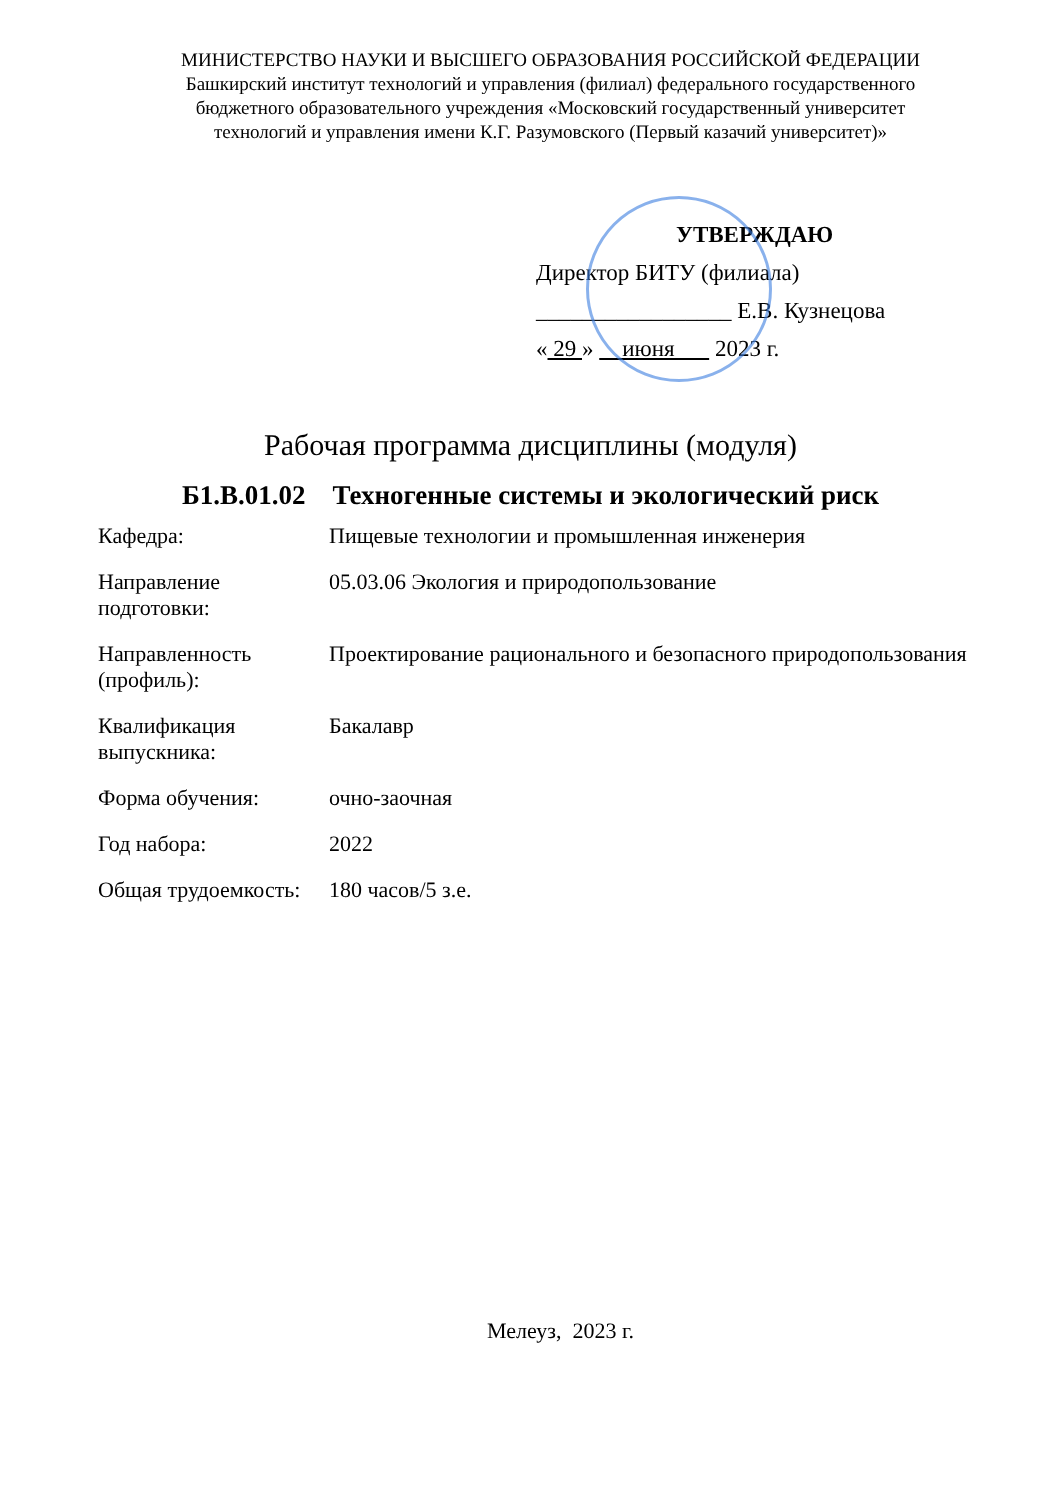МИНИСТЕРСТВО НАУКИ И ВЫСШЕГО ОБРАЗОВАНИЯ РОССИЙСКОЙ ФЕДЕРАЦИИ
Башкирский институт технологий и управления (филиал) федерального государственного
бюджетного образовательного учреждения «Московский государственный университет
технологий и управления имени К.Г. Разумовского (Первый казачий университет)»
УТВЕРЖДАЮ
Директор БИТУ (филиала)
_________________ Е.В. Кузнецова
« 29 » июня 2023 г.
Рабочая программа дисциплины (модуля)
Б1.В.01.02 Техногенные системы и экологический риск
| Кафедра: | Пищевые технологии и промышленная инженерия |
| Направление подготовки: | 05.03.06 Экология и природопользование |
| Направленность (профиль): | Проектирование рационального и безопасного природопользования |
| Квалификация выпускника: | Бакалавр |
| Форма обучения: | очно-заочная |
| Год набора: | 2022 |
| Общая трудоемкость: | 180 часов/5 з.е. |
Мелеуз, 2023 г.